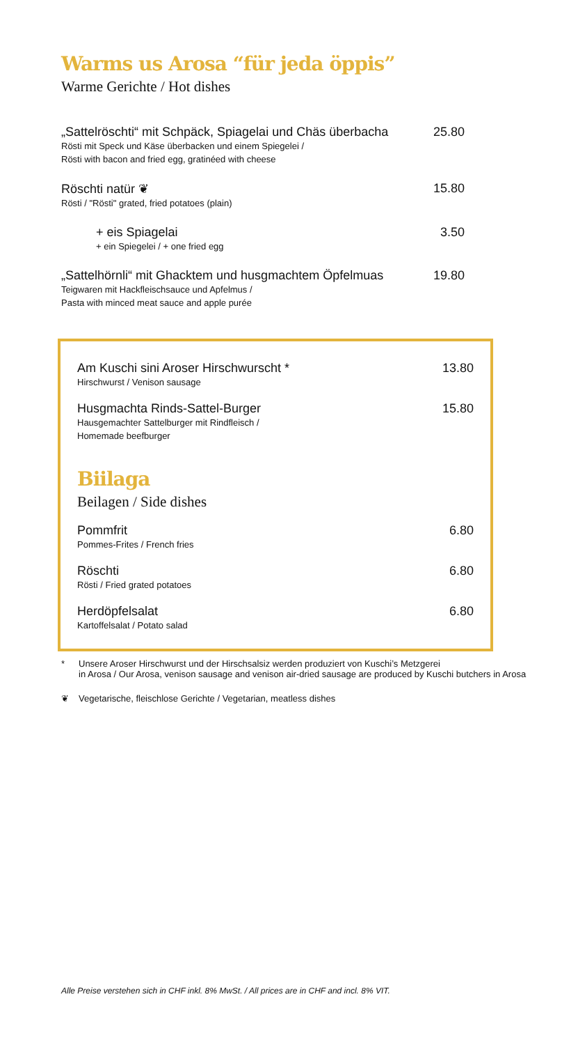Warms us Arosa “für jeda öppis”
Warme Gerichte / Hot dishes
„Sattelröschti“ mit Schpäck, Spiagelai und Chäs überbacha
Rösti mit Speck und Käse überbacken und einem Spiegelei /
Rösti with bacon and fried egg, gratinéed with cheese
25.80
Röschti natür ❦
Rösti / "Rösti" grated, fried potatoes (plain)
15.80
+ eis Spiagelai
+ ein Spiegelei / + one fried egg
3.50
„Sattelhörnli“ mit Ghacktem und husgmachtem Öpfelmuas
Teigwaren mit Hackfleischsauce und Apfelmus /
Pasta with minced meat sauce and apple purée
19.80
Am Kuschi sini Aroser Hirschwurscht *
Hirschwurst / Venison sausage
13.80
Husgmachta Rinds-Sattel-Burger
Hausgemachter Sattelburger mit Rindfleisch /
Homemade beefburger
15.80
Biilaga
Beilagen / Side dishes
Pommfrit
Pommes-Frites / French fries
6.80
Röschti
Rösti / Fried grated potatoes
6.80
Herdöpfelsalat
Kartoffelsalat / Potato salad
6.80
* Unsere Aroser Hirschwurst und der Hirschsalsiz werden produziert von Kuschi’s Metzgerei
in Arosa / Our Arosa, venison sausage and venison air-dried sausage are produced by Kuschi butchers in Arosa
❦ Vegetarische, fleischlose Gerichte / Vegetarian, meatless dishes
Alle Preise verstehen sich in CHF inkl. 8% MwSt. / All prices are in CHF and incl. 8% VIT.